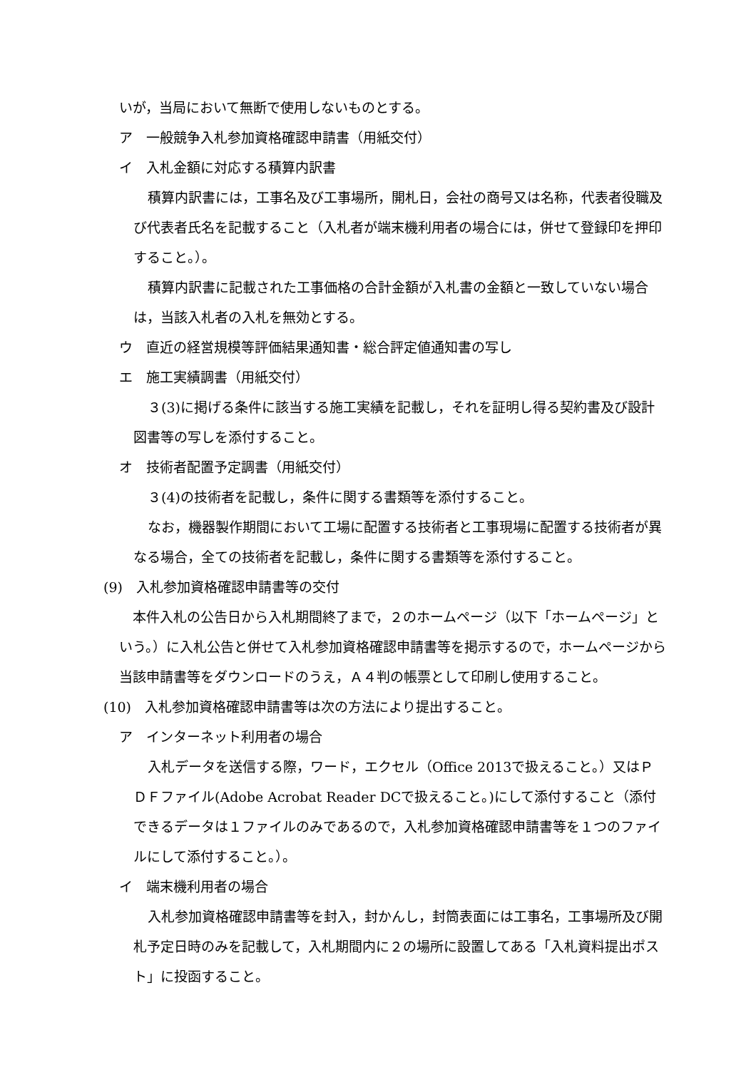いが，当局において無断で使用しないものとする。
ア　一般競争入札参加資格確認申請書（用紙交付）
イ　入札金額に対応する積算内訳書
積算内訳書には，工事名及び工事場所，開札日，会社の商号又は名称，代表者役職及び代表者氏名を記載すること（入札者が端末機利用者の場合には，併せて登録印を押印すること。）。
積算内訳書に記載された工事価格の合計金額が入札書の金額と一致していない場合は，当該入札者の入札を無効とする。
ウ　直近の経営規模等評価結果通知書・総合評定値通知書の写し
エ　施工実績調書（用紙交付）
３(3)に掲げる条件に該当する施工実績を記載し，それを証明し得る契約書及び設計図書等の写しを添付すること。
オ　技術者配置予定調書（用紙交付）
３(4)の技術者を記載し，条件に関する書類等を添付すること。
なお，機器製作期間において工場に配置する技術者と工事現場に配置する技術者が異なる場合，全ての技術者を記載し，条件に関する書類等を添付すること。
(9)　入札参加資格確認申請書等の交付
　本件入札の公告日から入札期間終了まで，２のホームページ（以下「ホームページ」という。）に入札公告と併せて入札参加資格確認申請書等を掲示するので，ホームページから当該申請書等をダウンロードのうえ，Ａ４判の帳票として印刷し使用すること。
(10)　入札参加資格確認申請書等は次の方法により提出すること。
ア　インターネット利用者の場合
入札データを送信する際，ワード，エクセル（Office 2013で扱えること。）又はＰＤＦファイル(Adobe Acrobat Reader DCで扱えること。)にして添付すること（添付できるデータは１ファイルのみであるので，入札参加資格確認申請書等を１つのファイルにして添付すること。）。
イ　端末機利用者の場合
入札参加資格確認申請書等を封入，封かんし，封筒表面には工事名，工事場所及び開札予定日時のみを記載して，入札期間内に２の場所に設置してある「入札資料提出ポスト」に投函すること。